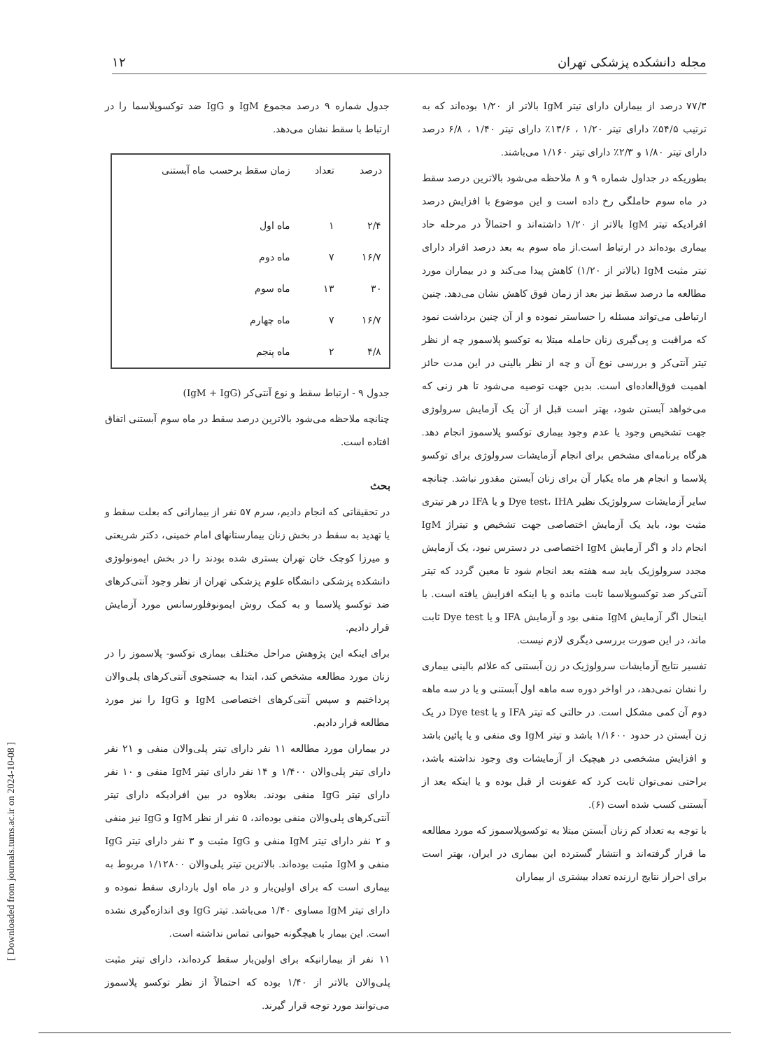مجله دانشکده پزشکی تهران ۱۲
جدول شماره ۹ درصد مجموع IgM و IgG ضد توکسوپلاسما را در ارتباط با سقط نشان می‌دهد.
| درصد | تعداد | زمان سقط برحسب ماه آبستنی |
| --- | --- | --- |
| ۲/۴ | ۱ | ماه اول |
| ۱۶/۷ | ۷ | ماه دوم |
| ۳۰ | ۱۳ | ماه سوم |
| ۱۶/۷ | ۷ | ماه چهارم |
| ۴/۸ | ۲ | ماه پنجم |
جدول ۹ - ارتباط سقط و نوع آنتی‌کر (IgM + IgG)
چنانچه ملاحظه می‌شود بالاترین درصد سقط در ماه سوم آبستنی اتفاق افتاده است.
بحث
در تحقیقاتی که انجام دادیم، سرم ۵۷ نفر از بیمارانی که بعلت سقط و یا تهدید به سقط در بخش زنان بیمارستانهای امام خمینی، دکتر شریعتی و میرزا کوچک خان تهران بستری شده بودند را در بخش ایمونولوژی دانشکده پزشکی دانشگاه علوم پزشکی تهران از نظر وجود آنتی‌کرهای ضد توکسو پلاسما و به کمک روش ایمونوفلورسانس مورد آزمایش قرار دادیم.
برای اینکه این پژوهش مراحل مختلف بیماری توکسو- پلاسموز را در زنان مورد مطالعه مشخص کند، ابتدا به جستجوی آنتی‌کرهای پلی‌والان پرداختیم و سپس آنتی‌کرهای اختصاصی IgM و IgG را نیز مورد مطالعه قرار دادیم.
در بیماران مورد مطالعه ۱۱ نفر دارای تیتر پلی‌والان منفی و ۲۱ نفر دارای تیتر پلی‌والان ۱/۴۰۰ و ۱۴ نفر دارای تیتر IgM منفی و ۱۰ نفر دارای تیتر IgG منفی بودند. بعلاوه در بین افرادیکه دارای تیتر آنتی‌کرهای پلی‌والان منفی بوده‌اند، ۵ نفر از نظر IgM و IgG نیز منفی و ۲ نفر دارای تیتر IgM منفی و IgG مثبت و ۳ نفر دارای تیتر IgG منفی و IgM مثبت بوده‌اند. بالاترین تیتر پلی‌والان ۱/۱۲۸۰۰ مربوط به بیماری است که برای اولین‌بار و در ماه اول بارداری سقط نموده و دارای تیتر IgM مساوی ۱/۴۰ می‌باشد. تیتر IgG وی اندازه‌گیری نشده است. این بیمار با هیچگونه حیوانی تماس نداشته است.
۱۱ نفر از بیمارانیکه برای اولین‌بار سقط کرده‌اند، دارای تیتر مثبت پلی‌والان بالاتر از ۱/۴۰ بوده که احتمالاً از نظر توکسو پلاسموز می‌توانند مورد توجه قرار گیرند.
۷۷/۳ درصد از بیماران دارای تیتر IgM بالاتر از ۱/۲۰ بوده‌اند که به ترتیب ۵۴/۵٪ دارای تیتر ۱/۲۰ ، ۱۳/۶٪ دارای تیتر ۱/۴۰ ، ۶/۸ درصد دارای تیتر ۱/۸۰ و ۲/۳٪ دارای تیتر ۱/۱۶۰ می‌باشند.
بطوریکه در جداول شماره ۹ و ۸ ملاحظه می‌شود بالاترین درصد سقط در ماه سوم حاملگی رخ داده است و این موضوع با افزایش درصد افرادیکه تیتر IgM بالاتر از ۱/۲۰ داشته‌اند و احتمالاً در مرحله حاد بیماری بوده‌اند در ارتباط است.از ماه سوم به بعد درصد افراد دارای تیتر مثبت IgM (بالاتر از ۱/۲۰) کاهش پیدا می‌کند و در بیماران مورد مطالعه ما درصد سقط نیز بعد از زمان فوق کاهش نشان می‌دهد. چنین ارتباطی می‌تواند مسئله را حساستر نموده و از آن چنین برداشت نمود که مراقبت و پی‌گیری زنان حامله مبتلا به توکسو پلاسموز چه از نظر تیتر آنتی‌کر و بررسی نوع آن و چه از نظر بالینی در این مدت حائز اهمیت فوق‌العاده‌ای است. بدین جهت توصیه می‌شود تا هر زنی که می‌خواهد آبستن شود، بهتر است قبل از آن یک آزمایش سرولوژی جهت تشخیص وجود یا عدم وجود بیماری توکسو پلاسموز انجام دهد. هرگاه برنامه‌ای مشخص برای انجام آزمایشات سرولوژی برای توکسو پلاسما و انجام هر ماه یکبار آن برای زنان آبستن مقدور نباشد. چنانچه سایر آزمایشات سرولوژیک نظیر Dye test، IHA و یا IFA در هر تیتری مثبت بود، باید یک آزمایش اختصاصی جهت تشخیص و تیتراژ IgM انجام داد و اگر آزمایش IgM اختصاصی در دسترس نبود، یک آزمایش مجدد سرولوژیک باید سه هفته بعد انجام شود تا معین گردد که تیتر آنتی‌کر ضد توکسوپلاسما ثابت مانده و یا اینکه افزایش یافته است. با اینحال اگر آزمایش IgM منفی بود و آزمایش IFA و یا Dye test ثابت ماند، در این صورت بررسی دیگری لازم نیست.
تفسیر نتایج آزمایشات سرولوژیک در زن آبستنی که علائم بالینی بیماری را نشان نمی‌دهد، در اواخر دوره سه ماهه اول آبستنی و یا در سه ماهه دوم آن کمی مشکل است. در حالتی که تیتر IFA و یا Dye test در یک زن آبستن در حدود ۱/۱۶۰۰ باشد و تیتر IgM وی منفی و یا پائین باشد و افزایش مشخصی در هیچیک از آزمایشات وی وجود نداشته باشد، براحتی نمی‌توان ثابت کرد که عفونت از قبل بوده و یا اینکه بعد از آبستنی کسب شده است (۶).
با توجه به تعداد کم زنان آبستن مبتلا به توکسوپلاسموز که مورد مطالعه ما قرار گرفته‌اند و انتشار گسترده این بیماری در ایران، بهتر است برای احراز نتایج ارزنده تعداد بیشتری از بیماران
[ Downloaded from journals.tums.ac.ir on 2024-10-08 ]